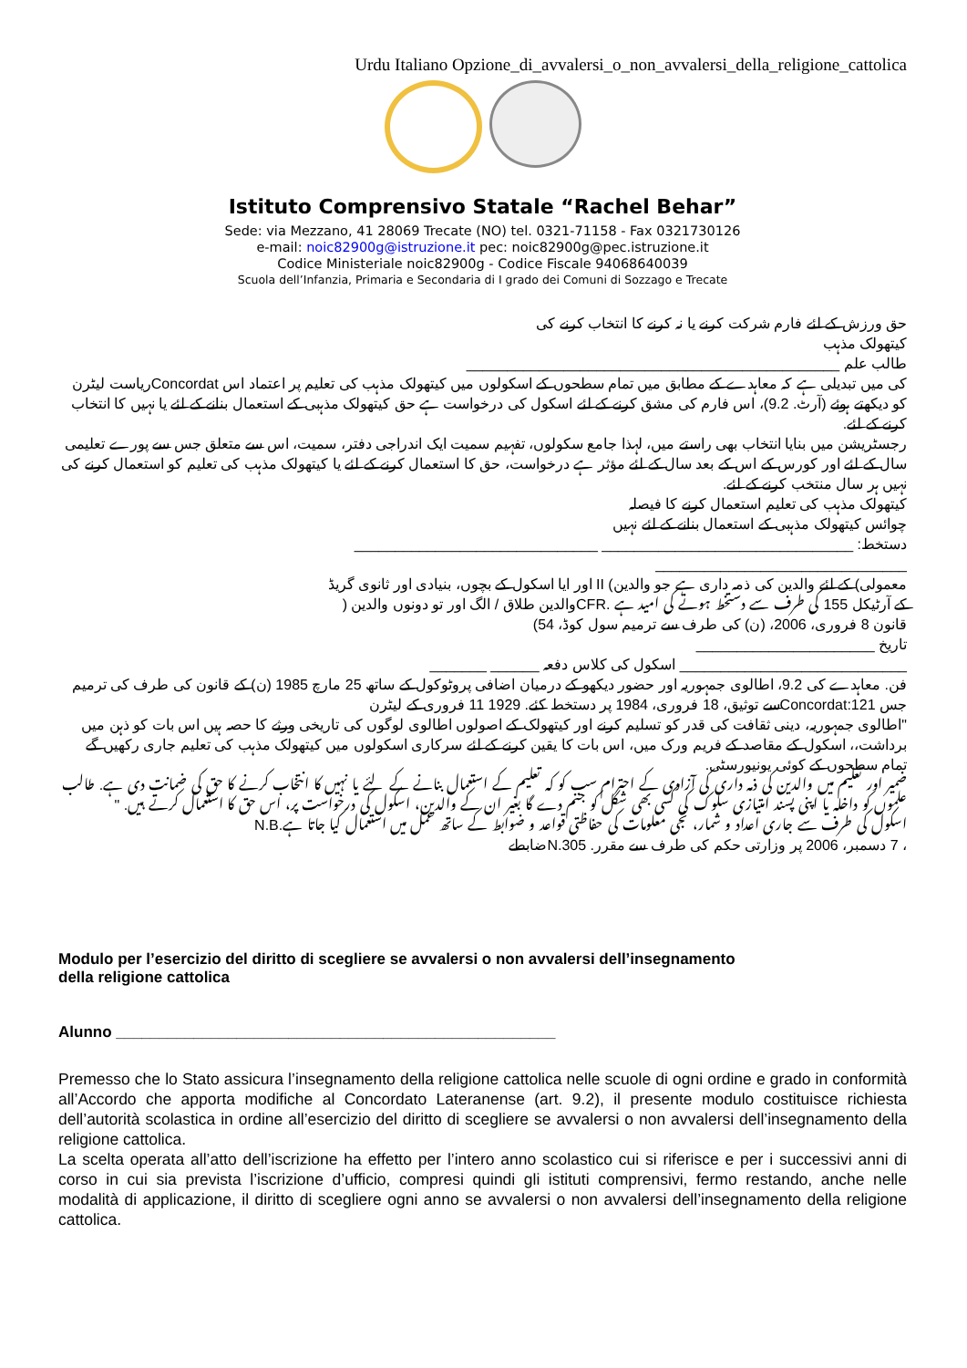Urdu Italiano Opzione_di_avvalersi_o_non_avvalersi_della_religione_cattolica
Istituto Comprensivo Statale “Rachel Behar”
Sede: via Mezzano, 41 28069 Trecate (NO) tel. 0321-71158 - Fax 0321730126
e-mail: noic82900g@istruzione.it pec: noic82900g@pec.istruzione.it
Codice Ministeriale noic82900g - Codice Fiscale 94068640039
Scuola dell’Infanzia, Primaria e Secondaria di I grado dei Comuni di Sozzago e Trecate
حق ورزش کے لئے فارم شرکت کرنے یا نہ کرنے کا انتخاب کرنے کی
کیتھولک مذہب
طالب علم ______________________________________________
کی میں تبدیلی ہے کہ معاہدے کے مطابق میں تمام سطحوں کے اسکولوں میں کیتھولک مذہب کی تعلیم پر اعتماد اس Concordatریاست لیٹرن کو دیکھتے ہوئے (آرٹ. 9.2)، اس فارم کی مشق کرنے کے لئے اسکول کی درخواست ہے حق کیتھولک مذہبی کے استعمال بنانے کے لئے یا نہیں کا انتخاب کرنے کے لئے.
رجسٹریشن میں بنایا انتخاب بھی راستے میں، لہذا جامع سکولوں، تفہیم سمیت ایک اندراجی دفتر، سمیت، اس سے متعلق جس سے پورے تعلیمی سال کے لئے اور کورس کے اس کے بعد سال کے لئے مؤثر ہے درخواست، حق کا استعمال کرنے کے لئے یا کیتھولک مذہب کی تعلیم کو استعمال کرنے کی نہیں ہر سال منتخب کرنے کے لئے.
کیتھولک مذہب کی تعلیم استعمال کرنے کا فیصلہ
چوائس کیتھولک مذہبی کے استعمال بنانے کے لئے نہیں
دستخط: _______________________________ ______________________________
_______________________________
معمولی) کے لئے والدین کی ذمہ داری ہے جو والدین) II اور ایا اسکول کے بچوں، بنیادی اور ثانوی گریڈ
کے آرٹیکل 155 کی طرف سے دستخط ہونے کی امید ہے .CFRوالدین طلاق / الگ اور تو دونوں والدین (
قانون 8 فروری، 2006، (ن) کی طرف سے ترمیم سول کوڈ، 54)
تاریخ ______________________
____________________________ اسکول کی کلاس دفعہ ______ _______
فن. معاہدے کی 9.2، اطالوی جمہوریہ اور حضور دیکھو کے درمیان اضافی پروٹوکول کے ساتھ 25 مارچ 1985 (ن) کے قانون کی طرف کی ترمیم جس Concordat:121سے توثیق، 18 فروری، 1984 پر دستخط کئے. 1929 11 فروری کے لیٹرن
"اطالوی جمہوریہ، دینی ثقافت کی قدر کو تسلیم کرنے اور کیتھولک کے اصولوں اطالوی لوگوں کی تاریخی ورثے کا حصہ ہیں اس بات کو ذہن میں برداشت،، اسکول کے مقاصد کے فریم ورک میں، اس بات کا یقین کرنے کے لئے سرکاری اسکولوں میں کیتھولک مذہب کی تعلیم جاری رکھیں گے
تمام سطحوں کے کوئی یونیورسٹی.
ضمیر اور تعلیم میں والدین کی ذمہ داری کی آزادی کے احترام سب کو کہ تعلیم کے استعمال بنانے کے لئے یا نہیں کا انتخاب کرنے کا حق کی ضمانت دی ہے. طالب علموں کو داخلہ یا اپنی پسند امتیازی سلوک کی کسی بھی شکل کو جنم دے گا بغیر ان کے والدین، اسکول کی درخواست پر، اس حق کا استعمال کرتے ہیں. "
اسکول کی طرف سے جاری اعداد و شمار، نجی معلومات کی حفاظتی قواعد و ضوابط کے ساتھ عمل میں استعمال کیا جاتا ہے.N.B
، 7 دسمبر، 2006 پر وزارتی حکم کی طرف سے مقرر. N.305ضابطے
Modulo per l’esercizio del diritto di scegliere se avvalersi o non avvalersi dell’insegnamento
della religione cattolica
Alunno ___________________________________________________
Premesso che lo Stato assicura l’insegnamento della religione cattolica nelle scuole di ogni ordine e grado in conformità all’Accordo che apporta modifiche al Concordato Lateranense (art. 9.2), il presente modulo costituisce richiesta dell’autorità scolastica in ordine all’esercizio del diritto di scegliere se avvalersi o non avvalersi dell’insegnamento della religione cattolica.
La scelta operata all’atto dell’iscrizione ha effetto per l’intero anno scolastico cui si riferisce e per i successivi anni di corso in cui sia prevista l’iscrizione d’ufficio, compresi quindi gli istituti comprensivi, fermo restando, anche nelle modalità di applicazione, il diritto di scegliere ogni anno se avvalersi o non avvalersi dell’insegnamento della religione cattolica.